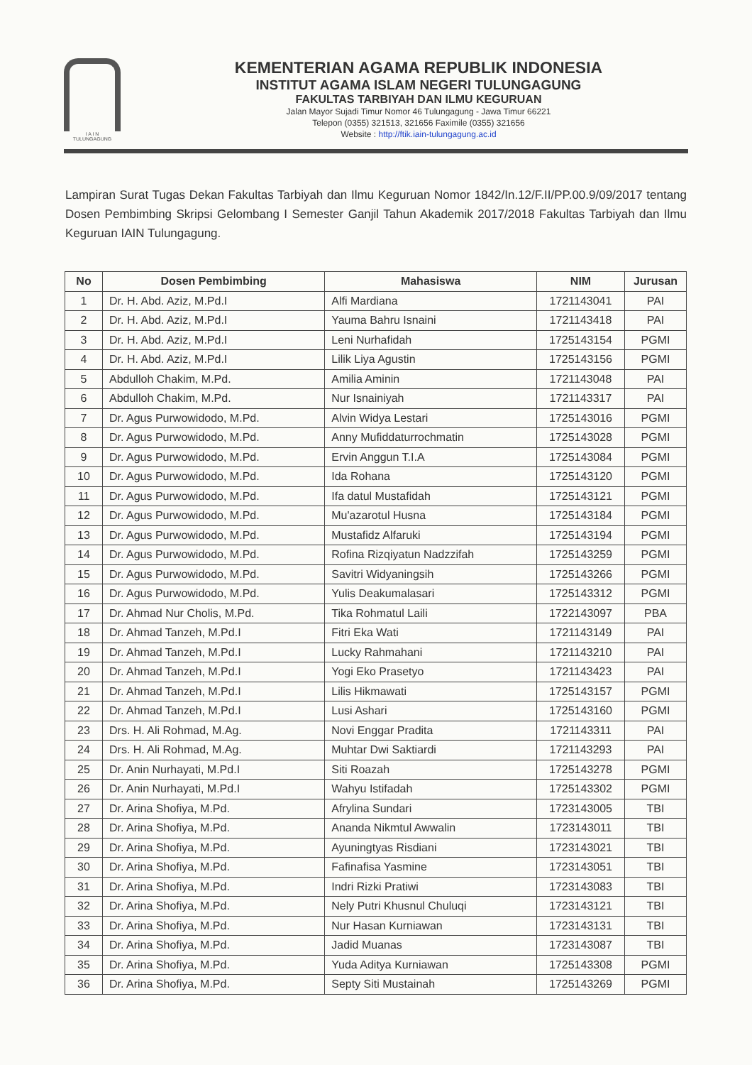I A I N
TULUNGAGUNG
KEMENTERIAN AGAMA REPUBLIK INDONESIA
INSTITUT AGAMA ISLAM NEGERI TULUNGAGUNG
FAKULTAS TARBIYAH DAN ILMU KEGURUAN
Jalan Mayor Sujadi Timur Nomor 46 Tulungagung - Jawa Timur 66221
Telepon (0355) 321513, 321656 Faximile (0355) 321656
Website : http://ftik.iain-tulungagung.ac.id
Lampiran Surat Tugas Dekan Fakultas Tarbiyah dan Ilmu Keguruan Nomor 1842/In.12/F.II/PP.00.9/09/2017 tentang Dosen Pembimbing Skripsi Gelombang I Semester Ganjil Tahun Akademik 2017/2018 Fakultas Tarbiyah dan Ilmu Keguruan IAIN Tulungagung.
| No | Dosen Pembimbing | Mahasiswa | NIM | Jurusan |
| --- | --- | --- | --- | --- |
| 1 | Dr. H. Abd. Aziz, M.Pd.I | Alfi Mardiana | 1721143041 | PAI |
| 2 | Dr. H. Abd. Aziz, M.Pd.I | Yauma Bahru Isnaini | 1721143418 | PAI |
| 3 | Dr. H. Abd. Aziz, M.Pd.I | Leni Nurhafidah | 1725143154 | PGMI |
| 4 | Dr. H. Abd. Aziz, M.Pd.I | Lilik Liya Agustin | 1725143156 | PGMI |
| 5 | Abdulloh Chakim, M.Pd. | Amilia Aminin | 1721143048 | PAI |
| 6 | Abdulloh Chakim, M.Pd. | Nur Isnainiyah | 1721143317 | PAI |
| 7 | Dr. Agus Purwowidodo, M.Pd. | Alvin Widya Lestari | 1725143016 | PGMI |
| 8 | Dr. Agus Purwowidodo, M.Pd. | Anny Mufiddaturrochmatin | 1725143028 | PGMI |
| 9 | Dr. Agus Purwowidodo, M.Pd. | Ervin Anggun T.I.A | 1725143084 | PGMI |
| 10 | Dr. Agus Purwowidodo, M.Pd. | Ida Rohana | 1725143120 | PGMI |
| 11 | Dr. Agus Purwowidodo, M.Pd. | Ifa datul Mustafidah | 1725143121 | PGMI |
| 12 | Dr. Agus Purwowidodo, M.Pd. | Mu'azarotul Husna | 1725143184 | PGMI |
| 13 | Dr. Agus Purwowidodo, M.Pd. | Mustafidz Alfaruki | 1725143194 | PGMI |
| 14 | Dr. Agus Purwowidodo, M.Pd. | Rofina Rizqiyatun Nadzzifah | 1725143259 | PGMI |
| 15 | Dr. Agus Purwowidodo, M.Pd. | Savitri Widyaningsih | 1725143266 | PGMI |
| 16 | Dr. Agus Purwowidodo, M.Pd. | Yulis Deakumalasari | 1725143312 | PGMI |
| 17 | Dr. Ahmad Nur Cholis, M.Pd. | Tika Rohmatul Laili | 1722143097 | PBA |
| 18 | Dr. Ahmad Tanzeh, M.Pd.I | Fitri Eka Wati | 1721143149 | PAI |
| 19 | Dr. Ahmad Tanzeh, M.Pd.I | Lucky Rahmahani | 1721143210 | PAI |
| 20 | Dr. Ahmad Tanzeh, M.Pd.I | Yogi Eko Prasetyo | 1721143423 | PAI |
| 21 | Dr. Ahmad Tanzeh, M.Pd.I | Lilis Hikmawati | 1725143157 | PGMI |
| 22 | Dr. Ahmad Tanzeh, M.Pd.I | Lusi Ashari | 1725143160 | PGMI |
| 23 | Drs. H. Ali Rohmad, M.Ag. | Novi Enggar Pradita | 1721143311 | PAI |
| 24 | Drs. H. Ali Rohmad, M.Ag. | Muhtar Dwi Saktiardi | 1721143293 | PAI |
| 25 | Dr. Anin Nurhayati, M.Pd.I | Siti Roazah | 1725143278 | PGMI |
| 26 | Dr. Anin Nurhayati, M.Pd.I | Wahyu Istifadah | 1725143302 | PGMI |
| 27 | Dr. Arina Shofiya, M.Pd. | Afrylina Sundari | 1723143005 | TBI |
| 28 | Dr. Arina Shofiya, M.Pd. | Ananda Nikmtul Awwalin | 1723143011 | TBI |
| 29 | Dr. Arina Shofiya, M.Pd. | Ayuningtyas Risdiani | 1723143021 | TBI |
| 30 | Dr. Arina Shofiya, M.Pd. | Fafinafisa Yasmine | 1723143051 | TBI |
| 31 | Dr. Arina Shofiya, M.Pd. | Indri Rizki Pratiwi | 1723143083 | TBI |
| 32 | Dr. Arina Shofiya, M.Pd. | Nely Putri Khusnul Chuluqi | 1723143121 | TBI |
| 33 | Dr. Arina Shofiya, M.Pd. | Nur Hasan Kurniawan | 1723143131 | TBI |
| 34 | Dr. Arina Shofiya, M.Pd. | Jadid Muanas | 1723143087 | TBI |
| 35 | Dr. Arina Shofiya, M.Pd. | Yuda Aditya Kurniawan | 1725143308 | PGMI |
| 36 | Dr. Arina Shofiya, M.Pd. | Septy Siti Mustainah | 1725143269 | PGMI |